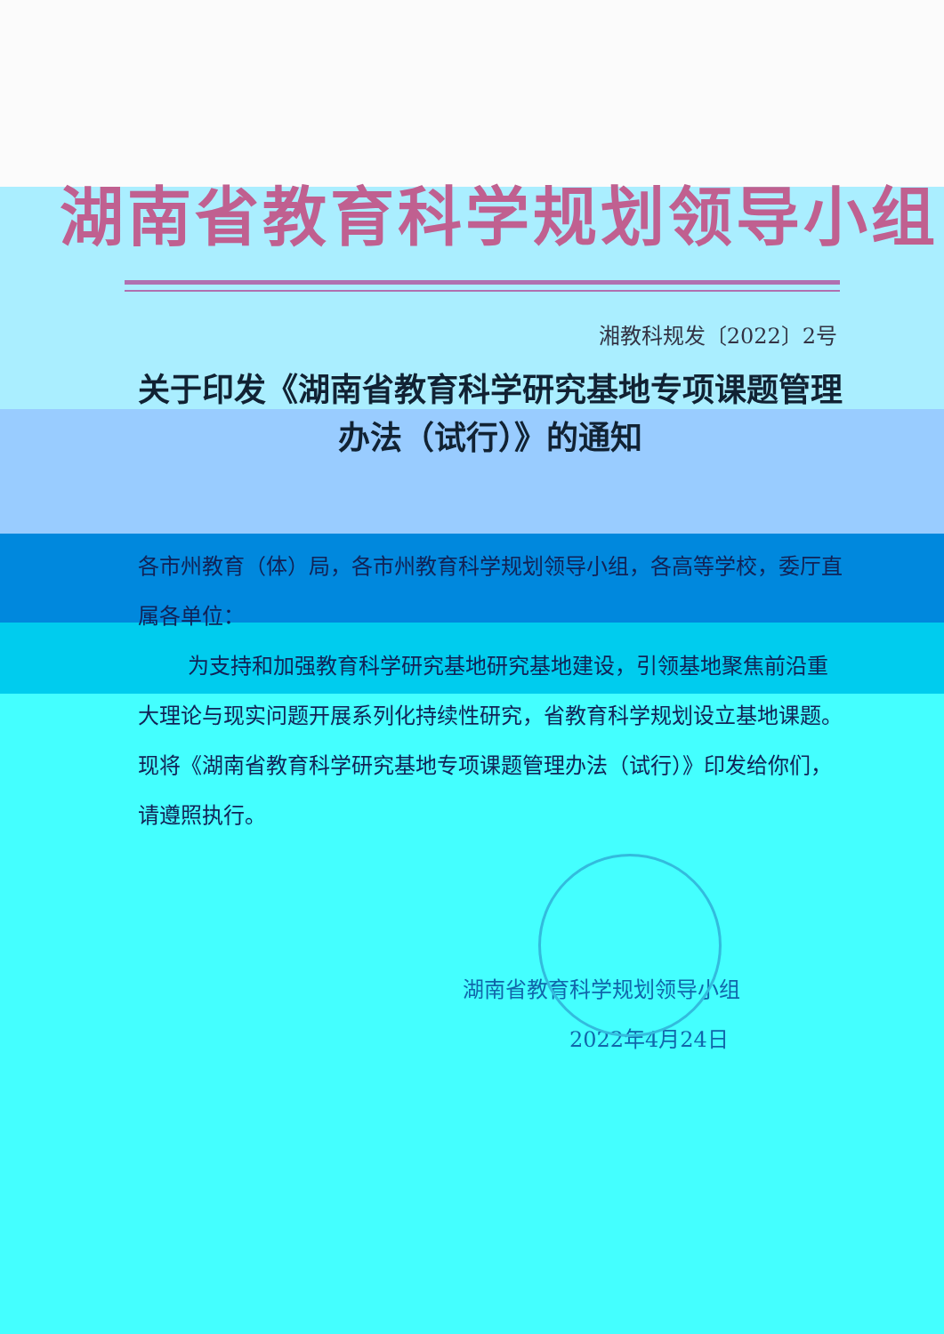湖南省教育科学规划领导小组
湘教科规发〔2022〕2号
关于印发《湖南省教育科学研究基地专项课题管理办法（试行）》的通知
各市州教育（体）局，各市州教育科学规划领导小组，各高等学校，委厅直属各单位：
为支持和加强教育科学研究基地研究基地建设，引领基地聚焦前沿重大理论与现实问题开展系列化持续性研究，省教育科学规划设立基地课题。现将《湖南省教育科学研究基地专项课题管理办法（试行）》印发给你们，请遵照执行。
湖南省教育科学规划领导小组
2022年4月24日